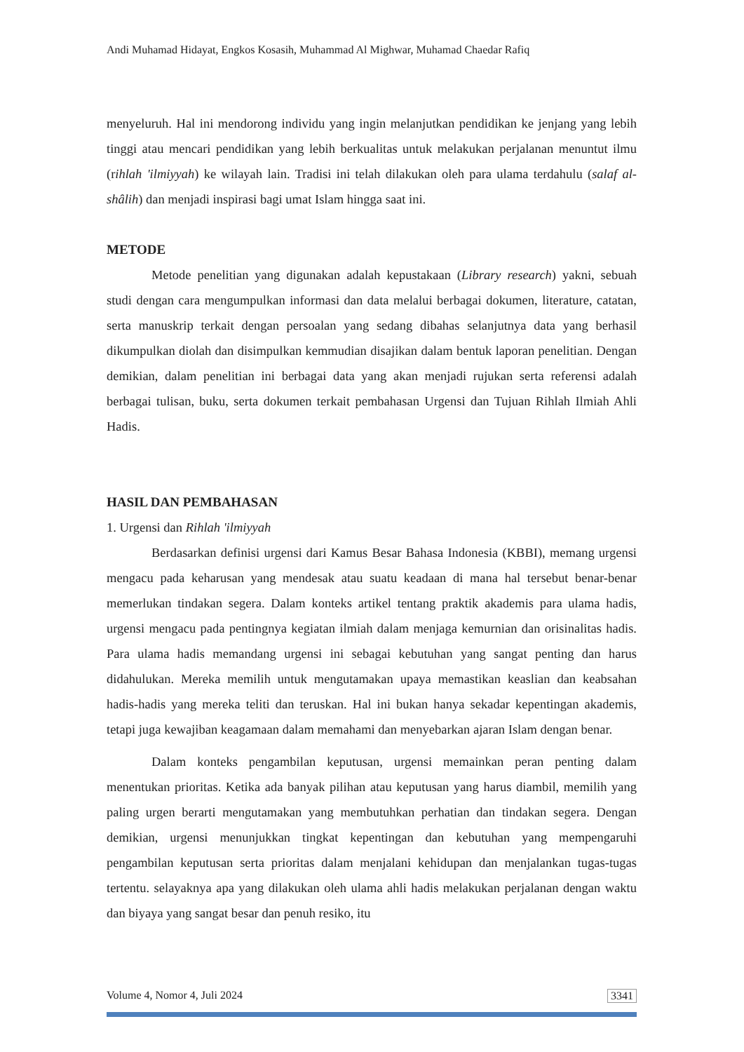Andi Muhamad Hidayat, Engkos Kosasih, Muhammad Al Mighwar, Muhamad Chaedar Rafiq
menyeluruh. Hal ini mendorong individu yang ingin melanjutkan pendidikan ke jenjang yang lebih tinggi atau mencari pendidikan yang lebih berkualitas untuk melakukan perjalanan menuntut ilmu (rihlah 'ilmiyyah) ke wilayah lain. Tradisi ini telah dilakukan oleh para ulama terdahulu (salaf al-shâlih) dan menjadi inspirasi bagi umat Islam hingga saat ini.
METODE
Metode penelitian yang digunakan adalah kepustakaan (Library research) yakni, sebuah studi dengan cara mengumpulkan informasi dan data melalui berbagai dokumen, literature, catatan, serta manuskrip terkait dengan persoalan yang sedang dibahas selanjutnya data yang berhasil dikumpulkan diolah dan disimpulkan kemmudian disajikan dalam bentuk laporan penelitian. Dengan demikian, dalam penelitian ini berbagai data yang akan menjadi rujukan serta referensi adalah berbagai tulisan, buku, serta dokumen terkait pembahasan Urgensi dan Tujuan Rihlah Ilmiah Ahli Hadis.
HASIL DAN PEMBAHASAN
1. Urgensi dan Rihlah 'ilmiyyah
Berdasarkan definisi urgensi dari Kamus Besar Bahasa Indonesia (KBBI), memang urgensi mengacu pada keharusan yang mendesak atau suatu keadaan di mana hal tersebut benar-benar memerlukan tindakan segera. Dalam konteks artikel tentang praktik akademis para ulama hadis, urgensi mengacu pada pentingnya kegiatan ilmiah dalam menjaga kemurnian dan orisinalitas hadis. Para ulama hadis memandang urgensi ini sebagai kebutuhan yang sangat penting dan harus didahulukan. Mereka memilih untuk mengutamakan upaya memastikan keaslian dan keabsahan hadis-hadis yang mereka teliti dan teruskan. Hal ini bukan hanya sekadar kepentingan akademis, tetapi juga kewajiban keagamaan dalam memahami dan menyebarkan ajaran Islam dengan benar.
Dalam konteks pengambilan keputusan, urgensi memainkan peran penting dalam menentukan prioritas. Ketika ada banyak pilihan atau keputusan yang harus diambil, memilih yang paling urgen berarti mengutamakan yang membutuhkan perhatian dan tindakan segera. Dengan demikian, urgensi menunjukkan tingkat kepentingan dan kebutuhan yang mempengaruhi pengambilan keputusan serta prioritas dalam menjalani kehidupan dan menjalankan tugas-tugas tertentu. selayaknya apa yang dilakukan oleh ulama ahli hadis melakukan perjalanan dengan waktu dan biyaya yang sangat besar dan penuh resiko, itu
Volume 4, Nomor 4, Juli 2024 3341